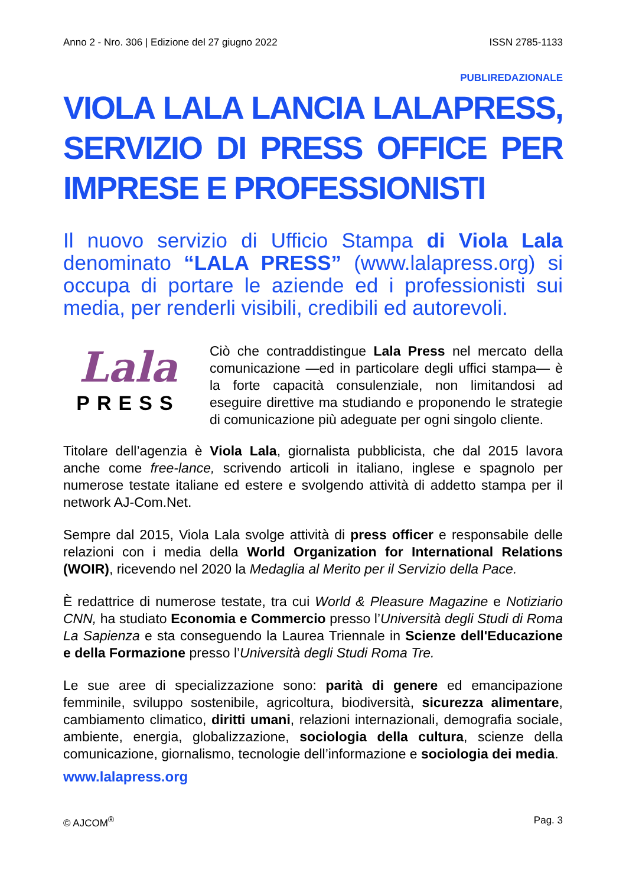Anno 2 - Nro. 306 | Edizione del 27 giugno 2022 ISSN 2785-1133
PUBLIREDAZIONALE
VIOLA LALA LANCIA LALAPRESS, SERVIZIO DI PRESS OFFICE PER IMPRESE E PROFESSIONISTI
Il nuovo servizio di Ufficio Stampa di Viola Lala denominato “LALA PRESS” (www.lalapress.org) si occupa di portare le aziende ed i professionisti sui media, per renderli visibili, credibili ed autorevoli.
Lala
PRESS
Ciò che contraddistingue Lala Press nel mercato della comunicazione —ed in particolare degli uffici stampa— è la forte capacità consulenziale, non limitandosi ad eseguire direttive ma studiando e proponendo le strategie di comunicazione più adeguate per ogni singolo cliente.
Titolare dell’agenzia è Viola Lala, giornalista pubblicista, che dal 2015 lavora anche come free-lance, scrivendo articoli in italiano, inglese e spagnolo per numerose testate italiane ed estere e svolgendo attività di addetto stampa per il network AJ-Com.Net.
Sempre dal 2015, Viola Lala svolge attività di press officer e responsabile delle relazioni con i media della World Organization for International Relations (WOIR), ricevendo nel 2020 la Medaglia al Merito per il Servizio della Pace.
È redattrice di numerose testate, tra cui World & Pleasure Magazine e Notiziario CNN, ha studiato Economia e Commercio presso l’Università degli Studi di Roma La Sapienza e sta conseguendo la Laurea Triennale in Scienze dell'Educazione e della Formazione presso l’Università degli Studi Roma Tre.
Le sue aree di specializzazione sono: parità di genere ed emancipazione femminile, sviluppo sostenibile, agricoltura, biodiversità, sicurezza alimentare, cambiamento climatico, diritti umani, relazioni internazionali, demografia sociale, ambiente, energia, globalizzazione, sociologia della cultura, scienze della comunicazione, giornalismo, tecnologie dell’informazione e sociologia dei media.
www.lalapress.org
© AJCOM<sup>®</sup> Pag. 3